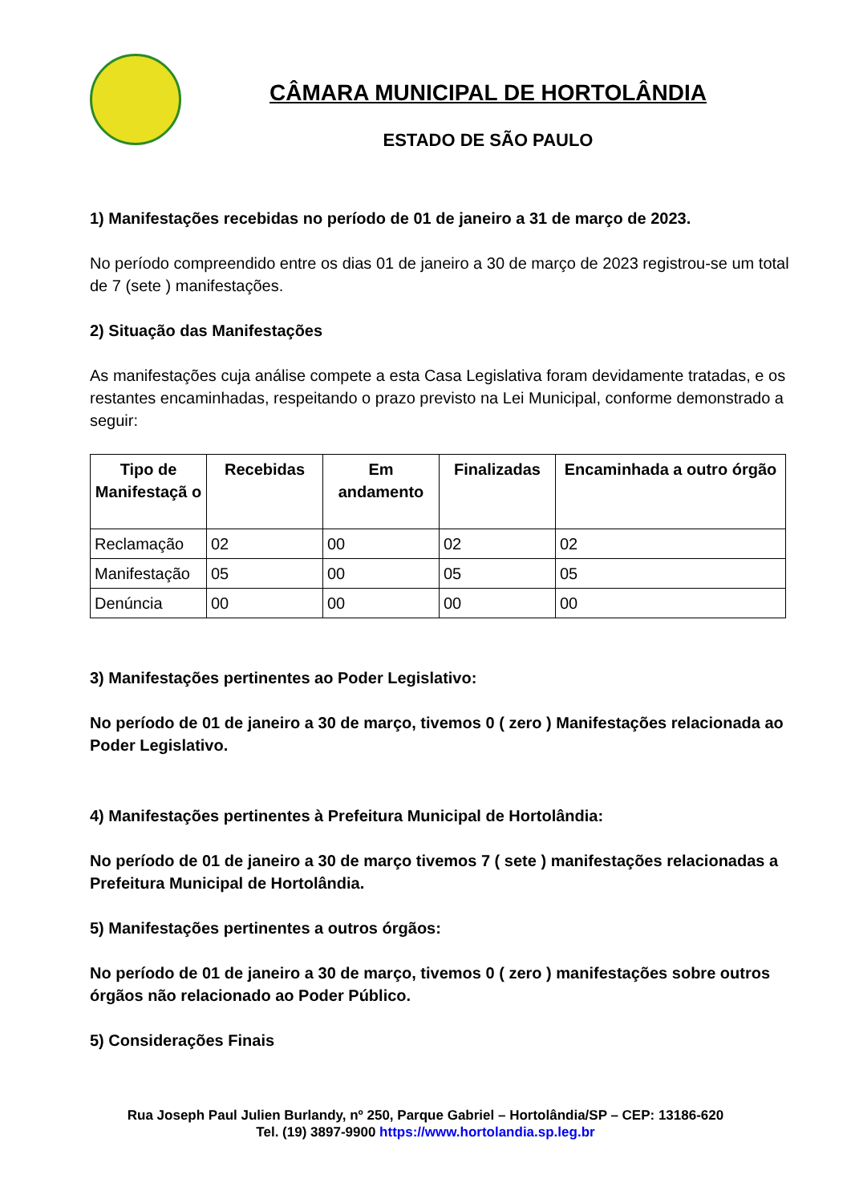CÂMARA MUNICIPAL DE HORTOLÂNDIA
ESTADO DE SÃO PAULO
1) Manifestações recebidas no período de 01 de janeiro a 31 de março de 2023.
No período compreendido entre os dias 01 de janeiro a 30 de março de 2023 registrou-se um total de 7 (sete ) manifestações.
2) Situação das Manifestações
As manifestações cuja análise compete a esta Casa Legislativa foram devidamente tratadas, e os restantes encaminhadas, respeitando o prazo previsto na Lei Municipal, conforme demonstrado a seguir:
| Tipo de Manifestaçã o | Recebidas | Em andamento | Finalizadas | Encaminhada a outro órgão |
| --- | --- | --- | --- | --- |
| Reclamação | 02 | 00 | 02 | 02 |
| Manifestação | 05 | 00 | 05 | 05 |
| Denúncia | 00 | 00 | 00 | 00 |
3) Manifestações pertinentes ao Poder Legislativo:
No período de 01 de janeiro a 30 de março, tivemos 0 ( zero ) Manifestações relacionada ao Poder Legislativo.
4) Manifestações pertinentes à Prefeitura Municipal de Hortolândia:
No período de 01 de janeiro a 30 de março tivemos 7 ( sete ) manifestações relacionadas a Prefeitura Municipal de Hortolândia.
5) Manifestações pertinentes a outros órgãos:
No período de 01 de janeiro a 30 de março, tivemos 0 ( zero ) manifestações sobre outros órgãos não relacionado ao Poder Público.
5) Considerações Finais
Rua Joseph Paul Julien Burlandy, nº 250, Parque Gabriel – Hortolândia/SP – CEP: 13186-620
Tel. (19) 3897-9900 https://www.hortolandia.sp.leg.br